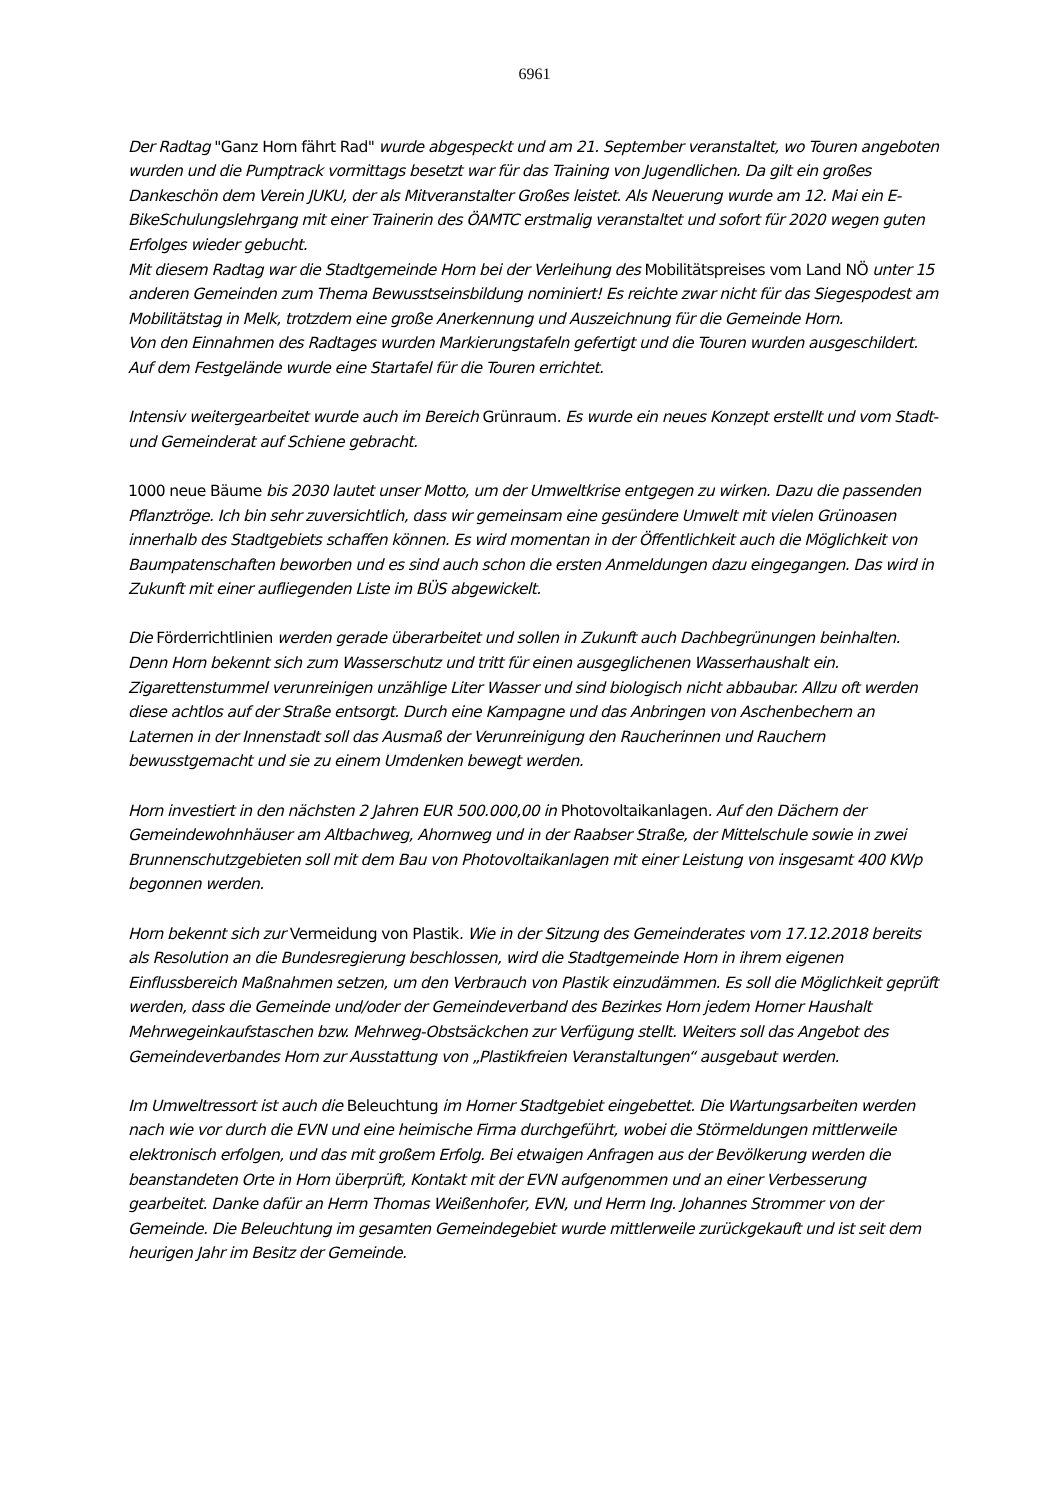6961
Der Radtag "Ganz Horn fährt Rad" wurde abgespeckt und am 21. September veranstaltet, wo Touren angeboten wurden und die Pumptrack vormittags besetzt war für das Training von Jugendlichen. Da gilt ein großes Dankeschön dem Verein JUKU, der als Mitveranstalter Großes leistet. Als Neuerung wurde am 12. Mai ein E-BikeSchulungslehrgang mit einer Trainerin des ÖAMTC erstmalig veranstaltet und sofort für 2020 wegen guten Erfolges wieder gebucht.
Mit diesem Radtag war die Stadtgemeinde Horn bei der Verleihung des Mobilitätspreises vom Land NÖ unter 15 anderen Gemeinden zum Thema Bewusstseinsbildung nominiert! Es reichte zwar nicht für das Siegespodest am Mobilitätstag in Melk, trotzdem eine große Anerkennung und Auszeichnung für die Gemeinde Horn.
Von den Einnahmen des Radtages wurden Markierungstafeln gefertigt und die Touren wurden ausgeschildert. Auf dem Festgelände wurde eine Startafel für die Touren errichtet.
Intensiv weitergearbeitet wurde auch im Bereich Grünraum. Es wurde ein neues Konzept erstellt und vom Stadt- und Gemeinderat auf Schiene gebracht.
1000 neue Bäume bis 2030 lautet unser Motto, um der Umweltkrise entgegen zu wirken. Dazu die passenden Pflanztröge. Ich bin sehr zuversichtlich, dass wir gemeinsam eine gesündere Umwelt mit vielen Grünoasen innerhalb des Stadtgebiets schaffen können. Es wird momentan in der Öffentlichkeit auch die Möglichkeit von Baumpatenschaften beworben und es sind auch schon die ersten Anmeldungen dazu eingegangen. Das wird in Zukunft mit einer aufliegenden Liste im BÜS abgewickelt.
Die Förderrichtlinien werden gerade überarbeitet und sollen in Zukunft auch Dachbegrünungen beinhalten. Denn Horn bekennt sich zum Wasserschutz und tritt für einen ausgeglichenen Wasserhaushalt ein. Zigarettenstummel verunreinigen unzählige Liter Wasser und sind biologisch nicht abbaubar. Allzu oft werden diese achtlos auf der Straße entsorgt. Durch eine Kampagne und das Anbringen von Aschenbechern an Laternen in der Innenstadt soll das Ausmaß der Verunreinigung den Raucherinnen und Rauchern bewusstgemacht und sie zu einem Umdenken bewegt werden.
Horn investiert in den nächsten 2 Jahren EUR 500.000,00 in Photovoltaikanlagen. Auf den Dächern der Gemeindewohnhäuser am Altbachweg, Ahornweg und in der Raabser Straße, der Mittelschule sowie in zwei Brunnenschutzgebieten soll mit dem Bau von Photovoltaikanlagen mit einer Leistung von insgesamt 400 KWp begonnen werden.
Horn bekennt sich zur Vermeidung von Plastik. Wie in der Sitzung des Gemeinderates vom 17.12.2018 bereits als Resolution an die Bundesregierung beschlossen, wird die Stadtgemeinde Horn in ihrem eigenen Einflussbereich Maßnahmen setzen, um den Verbrauch von Plastik einzudämmen. Es soll die Möglichkeit geprüft werden, dass die Gemeinde und/oder der Gemeindeverband des Bezirkes Horn jedem Horner Haushalt Mehrwegeinkaufstaschen bzw. Mehrweg-Obstsäckchen zur Verfügung stellt. Weiters soll das Angebot des Gemeindeverbandes Horn zur Ausstattung von „Plastikfreien Veranstaltungen“ ausgebaut werden.
Im Umweltressort ist auch die Beleuchtung im Horner Stadtgebiet eingebettet. Die Wartungsarbeiten werden nach wie vor durch die EVN und eine heimische Firma durchgeführt, wobei die Störmeldungen mittlerweile elektronisch erfolgen, und das mit großem Erfolg. Bei etwaigen Anfragen aus der Bevölkerung werden die beanstandeten Orte in Horn überprüft, Kontakt mit der EVN aufgenommen und an einer Verbesserung gearbeitet. Danke dafür an Herrn Thomas Weißenhofer, EVN, und Herrn Ing. Johannes Strommer von der Gemeinde. Die Beleuchtung im gesamten Gemeindegebiet wurde mittlerweile zurückgekauft und ist seit dem heurigen Jahr im Besitz der Gemeinde.